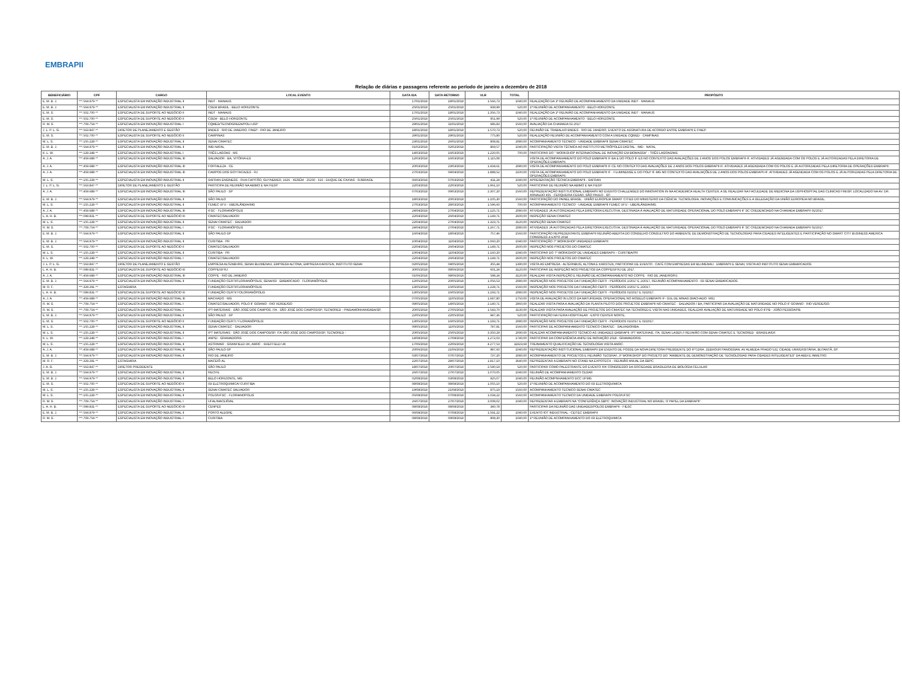EMBRAPII
Relação de diárias e passagens referente ao período de janeiro a dezembro de 2018
| BENEFICIÁRIO | CPF | CARGO | LOCAL EVENTO | DATA IDA | DATA RETORNO | VLR | TOTAL | PROPÓSITO |
| --- | --- | --- | --- | --- | --- | --- | --- | --- |
| E. M. B. J. | ***.564.979-** | ESPECIALISTA EM INOVAÇÃO INDUSTRIAL II | INDT - MANAUS | 17/01/2018 | 18/01/2018 | 1.566,73 | 1040,00 | REALIZAÇÃO DA 1ª REUNIÃO DE ACOMPANHAMENTO DA UNIDADE INDT - MANAUS |
| E. M. B. J. | ***.564.979-** | ESPECIALISTA EM INOVAÇÃO INDUSTRIAL II | CSEM BRASIL - BELO HORIZONTE | 25/01/2018 | 25/01/2018 | 939,99 | 520,00 | 1ª REUNIÃO DE ACOMPANHAMENTO - BELO HORIZONTE |
| E. M. S. | ***.502.700-** | ESPECIALISTA DE SUPORTE AO NEGÓCIO II | INDT - MANAUS | 17/01/2018 | 18/01/2018 | 1.356,73 | 1040,00 | REALIZAÇÃO DA 1ª REUNIÃO DE ACOMPANHAMENTO DA UNIDADE INDT - MANAUS |
| E. M. S. | ***.502.700-** | ESPECIALISTA DE SUPORTE AO NEGÓCIO II | CSEM - BELO HORIZONTE | 25/01/2018 | 25/01/2018 | 951,99 | 520,00 | 1ª REUNIÃO DE ACOMPANHAMENTO - BELO HORIZONTE |
| R. M. S. | ***.709.754-** | ESPECIALISTA EM INOVAÇÃO INDUSTRIAL I | CQMED/TECNOGREEN/POLI-USP | 29/01/2018 | 31/01/2018 | 686,83 | 1560,00 | AVALIAÇÃO DA CHAMADA 02-2017 |
| J. L. P. L. G. | ***.563.847-** | DIRETOR DE PLANEJAMENTO E GESTÃO | BNDES - RIO DE JANEIRO, FINEP - RIO DE JANEIRO | 18/01/2018 | 18/01/2018 | 1.570,73 | 520,00 | REUNIÃO DE TRABALHO BNDES - RIO DE JANEIRO, EVENTO DE ASSINATURA DE ACORDO ENTRE EMBRAPII E FINEP. |
| E. M. S. | ***.502.700-** | ESPECIALISTA DE SUPORTE AO NEGÓCIO II | CAMPINAS | 29/01/2018 | 29/01/2018 | 775,80 | 520,00 | REALIZAÇÃO REUNIÃO DE ACOMPANHAMENTO COM A UNIDADE CQMED - CAMPINAS |
| M. L. S. | ***.155.228-** | ESPECIALISTA EM INOVAÇÃO INDUSTRIAL II | SENAI CIMATEC | 23/01/2018 | 26/01/2018 | 808,81 | 2080,00 | ACOMPANHAMENTO TÉCNICO - UNIDADE EMBRAPII SENAI CIMATEC |
| E. M. B. J. | ***.564.979-** | ESPECIALISTA EM INOVAÇÃO INDUSTRIAL II | IMD-NATAL | 01/02/2018 | 02/02/2018 | 869,57 | 1040,00 | PARTICIPAÇÃO VISITA TÉCNICA AO INSTITUTO METRÓPOLES DIGITAL - IMD - NATAL |
| K. L. W. | ***.129.248-** | ESPECIALISTA EM INOVAÇÃO INDUSTRIAL I | TRÊS LAGOAS - MS | 14/03/2018 | 16/03/2018 | 1.220,05 | 700,00 | PARTICIPAR DO '' WORKSHOP INTERNACIONAL DE INOVAÇÃO EM BIOMASSA'' - TRÊS LAGOAS/MS. |
| A. J. A. | ***.459.688-** | ESPECIALISTA EM INOVAÇÃO INDUSTRIAL III | SALVADOR - BA, VITÓRIA-ES | 12/03/2018 | 16/03/2018 | 1.115,08 | | VISITA DE ACOMPANHAMENTO DO POLO EMBRAPII IF-BA E DO POLO IF-ES NO CONTEXTO DAS AVALIAÇÕES DE 2 ANOS DOS POLOS EMBRAPII-IF. ATIVIDADES JÁ AGENDADA COM OS POLOS E JÁ AUTORIZADAS PELA DIRETORIA DE OPERAÇÕES EMBRAPII. |
| A. J. A. | ***.459.688-** | ESPECIALISTA EM INOVAÇÃO INDUSTRIAL III | FORTALEZA - CE | 20/03/2018 | 23/03/2018 | 1.434,61 | 2080,00 | VISITA DE ACOMPANHAMENTO DO POLO EMBRAPII IF-CE NO CONTEXTO DAS AVALIAÇÕES DE 2 ANOS DOS POLOS EMBRAPII-IF. ATIVIDADES JÁ AGENDADA COM OS POLOS E JÁ AUTORIZADAS PELA DIRETORIA DE OPERAÇÕES EMBRAPII. |
| A. J. A. | ***.459.688-** | ESPECIALISTA EM INOVAÇÃO INDUSTRIAL III | CAMPOS DOS GOYTACAZES - RJ | 27/03/2018 | 04/04/2018 | 1.888,52 | 2100,00 | VISITA DE ACOMPANHAMENTO DO POLO EMBRAPII IF - FLUMINENSE E DO POLP IF-MG NO CONTEXTO DAS AVALIAÇÕES DE 2 ANOS DOS POLOS EMBRAPII-IF. ATIVIDADES JÁ AGENDADA COM OS POLOS E JÁ AUTORIZADAS PELA DIRETORIA DE OPERAÇÕES EMBRAPII. |
| M. L. S. | ***.155.228-** | ESPECIALISTA EM INOVAÇÃO INDUSTRIAL II | SAFRAN ENGINESS - RUA CAPITÃO, GUYNEMER, 1626 - XERÉM - 25250 - 615 - DUQUE DE CAXIAS - RJ/BRASIL | 06/03/2018 | 07/03/2018 | 411,24 | 1040,00 | APRESENTAÇÃO TÉCNICA EMBRAPII - SAFRAN |
| J. L. P. L. G. | ***.563.847-** | DIRETOR DE PLANEJAMENTO E GESTÃO | PARTICIPA DE REUNIÃO NA ABIMO E NA FIESP. | 22/03/2018 | 22/03/2018 | 1.961,10 | 520,00 | PARTICIPAR DE REUNIÃO NA ABIMO E NA FIESP. |
| A. J. A. | ***.459.688-** | ESPECIALISTA EM INOVAÇÃO INDUSTRIAL III | SÃO PAULO - SP | 07/03/2018 | 09/03/2018 | 2.307,20 | 1560,00 | REPRESENTAÇÃO INSTITUCIONAL EMBRAPII NO EVENTO CHALLENGES DO INNOVATION IN NA ACADEMICA HEALTH CENTER, A SE REALIZAR NA FACULDADE DE MEDICINA DA USP/HOSPITAL DAS CLINICAS FMUSP, LOCALIZADO NA AV. DR. ARNALDO 455 - CERQUEIRA CESAR, SÃO PAULO - SP. |
| E. M. B. J. | ***.564.979-** | ESPECIALISTA EM INOVAÇÃO INDUSTRIAL II | SÃO PAULO | 18/03/2018 | 20/03/2018 | 1.105,30 | 1560,00 | PARTICIPAÇÃO DO PAINEL BRASIL - UNIÃO EUROPEIA SMART CITIES DO MINISTERIO DA CIÊNCIA, TECNOLOGIA, INOVAÇÕES E COMUNICAÇÕES E A DELEGAÇÃO DA UNIÃO EUROPEIA NO BRASIL. |
| M. L. S. | ***.155.228-** | ESPECIALISTA EM INOVAÇÃO INDUSTRIAL II | FEMEC UFU - UBERLÂNDIA/MG | 27/03/2018 | 28/03/2018 | 1.596,60 | 700,00 | ACOMPANHAMENTO TÉCNICO - UNIDADE EMBRAPII FEMEC UFU - UBERLÂNDIA/MG. |
| A. J. A. | ***.459.688-** | ESPECIALISTA EM INOVAÇÃO INDUSTRIAL III | IFSC - FLORIANÓPOLIS | 24/04/2018 | 27/04/2018 | 1.125,71 | 2080,00 | ATIVIDADES JÁ AUTORIZADAS PELA DIRETORIA EXECUTIVA, DESTINADA À AVALIAÇÃO DE MATURIDADE OPERACIONAL DO POLO EMBRAPII IF SC CREDENCIADO NA CHAMADA EMBRAPII 01/2017. |
| L. A. H. B. | ***.099.831-** | ESPECIALISTA DE SUPORTE AO NEGÓCIO III | CIMATEC/SALVADOR | 22/04/2018 | 26/04/2018 | 1.149,71 | 2600,00 | INSPEÇÃO SENAI CIMATEC |
| M. L. S. | ***.155.228-** | ESPECIALISTA EM INOVAÇÃO INDUSTRIAL II | SENAI CIMATEC - SALVADOR | 22/04/2018 | 27/04/2018 | 1.323,71 | 3120,00 | INSPEÇÃO SENAI CIMATEC |
| R. M. S. | ***.709.754-** | ESPECIALISTA EM INOVAÇÃO INDUSTRIAL I | IFSC - FLORIANÓPOLIS | 24/04/2018 | 27/04/2018 | 1.267,71 | 2080,00 | ATIVIDADES JÁ AUTORIZADAS PELA DIRETORIA EXECUTIVA, DESTINADA À AVALIAÇÃO DE MATURIDADE OPERACIONAL DO POLO EMBRAPII IF SC CREDENCIADO NA CHAMADA EMBRAPII 01/2017. |
| E. M. B. J. | ***.564.979-** | ESPECIALISTA EM INOVAÇÃO INDUSTRIAL II | SÃO PAULO-SP | 16/04/2018 | 18/04/2018 | 757,46 | 1560,00 | PARTICIPAÇÃO REPRESENTANTE EMBRAPII REUNIÃO ABERTA DO CONSELHO CONSULTIVO DO AMBIENTE DE DEMONSTRAÇÃO DE TECNOLOGIAS PARA CIDADES INTELIGENTES E PARTICIPAÇÃO NO SMART CITY BUSINESS AMERICA CONGRESS & EXPO 2018 |
| E. M. B. J. | ***.564.979-** | ESPECIALISTA EM INOVAÇÃO INDUSTRIAL II | CURITIBA - PR | 10/04/2018 | 11/04/2018 | 1.060,20 | 1040,00 | PARTICIPAÇÃO 7º WORKSHOP UNIDADES EMBRAPII |
| E. M. S. | ***.502.700-** | ESPECIALISTA DE SUPORTE AO NEGÓCIO II | CIMATEC/SALVADOR | 22/04/2018 | 26/04/2018 | 1.149,71 | 2600,00 | INSPEÇÃO NOS PROJETOS DO CIMATEC |
| M. L. S. | ***.155.228-** | ESPECIALISTA EM INOVAÇÃO INDUSTRIAL II | CURITIBA - PR | 10/04/2018 | 11/04/2018 | 1.160,20 | 1040,00 | PARTICIPAR DO 7º WORKSHOP DE UNIDADES EMBRAPII – CURITIBA/PR |
| K. L. W. | ***.129.248-** | ESPECIALISTA EM INOVAÇÃO INDUSTRIAL I | CIMATEC/SALVADOR | 22/04/2018 | 26/04/2018 | 1.149,71 | 2600,00 | INSPEÇÃO NOS PROJETOS DO CIMATEC |
| J. L. P. L. G. | ***.563.847-** | DIRETOR DE PLANEJAMENTO E GESTÃO | EMPRESA ALTENBURG, SENAI BLUMENAU, EMPRESA ALTONA, EMPRESA KARSTEN, INSTITUTO SENAI | 02/05/2018 | 04/05/2018 | 355,44 | 1390,00 | VISITA AS EMPRESA - ALTERNBUG, ALTONA E KARSTEN, PARTICIPAR DE EVENTO - CAFÉ COM EMPRESAS EM BLUMENAU - EMBRAPII E SENAI, VISITA AO INSTITUTO SENAI EMBARCADOS. |
| L. A. H. B. | ***.099.831-** | ESPECIALISTA DE SUPORTE AO NEGÓCIO III | COPPE/UFRJ | 30/05/2018 | 08/06/2018 | 601,24 | 3120,00 | PARTICIPAR DE INSPEÇÃO NOS PROJETOS DA COPPE/UFRJ DE 2017. |
| A. J. A. | ***.459.688-** | ESPECIALISTA EM INOVAÇÃO INDUSTRIAL III | COPPE - RIO DE JANEIRO | 01/06/2018 | 08/06/2018 | 598,24 | 3120,00 | REALIZAR VISITA INSPEÇÃO E REUNIÃO DE ACOMPANHAMENTO NO COPPE - RIO DE JANEIRO/RJ. |
| E. M. B. J. | ***.564.979-** | ESPECIALISTA EM INOVAÇÃO INDUSTRIAL II | FUNDAÇÃO CERTI/FLORIANÓPOLIS, SENA/ISI - EMBARCADO - FLORIANÓPOLIS | 12/05/2018 | 20/05/2018 | 1.056,53 | 2080,00 | INSPENÇÃO NOS PROJETOS DA FUNDAÇÃO CERTI - PERÍODOS 1/2017 E 2/2017, REUNIÃO ACOMPANHAMENTO - ISI SENAI EMBARCADOS. |
| M. R. F. | ***.329.291-** | ESTAGIARIA | FUNDAÇÃO CERTI/FLORIANÓPOLIS. | 13/05/2018 | 15/05/2018 | 1.228,71 | 1560,00 | INSPENÇÃO NOS PROJETOS DA FUNDAÇÃO CERTI - PERÍODOS 1/2017 E 2/2017. |
| L. A. H. B. | ***.099.831-** | ESPECIALISTA DE SUPORTE AO NEGÓCIO III | FUNDAÇÃO CERTI/ FOLORIANÓPOLIS | 13/05/2018 | 16/05/2018 | 1.193,71 | 2080,00 | INSPENÇÃO NOS PROJETOS DA FUNDAÇÃO CERTI - PERÍODOS 01/2017 E 02/2017. |
| A. J. A. | ***.459.688-** | ESPECIALISTA EM INOVAÇÃO INDUSTRIAL III | MACHADO - MG | 07/05/2018 | 11/05/2018 | 1.687,80 | 1750,00 | VISITA DE AVALIAÇÃO IN LOCO DA MATURIDADE OPERACIONAL NO MODELO EMBRAPII IF- SUL DE MINAS (MACHADO- MG) |
| R. M. S. | ***.709.754-** | ESPECIALISTA EM INOVAÇÃO INDUSTRIAL I | CIMATEC/SALVADOR, POLO IF GOIANO - RIO VERDE/GO | 09/05/2018 | 14/05/2018 | 2.140,71 | 2960,00 | REALIZAR VISITA PARA A AVALIAÇÃO DA PLANTA PILOTO DOS PROJETOS EMBRAPII NO CIMATEC - SALVADOR / BA, PARTICIPAR DA AVALIAÇÃO DE MATURIDADE NO POLO IF GOIANO - RIO VERDE/GO. |
| R. M. S. | ***.709.754-** | ESPECIALISTA EM INOVAÇÃO INDUSTRIAL I | IPT-MATERIAIS - SÃO JOSÉ DOS CAMPOS, ITA - SÃO JOSÉ DOS CAMPOS/SP, TECNORED - PINDAMONHANGABA/SP, | 20/05/2018 | 27/05/2018 | 1.543,70 | 3130,00 | REALIZAR VISITA PARA AVALIAÇÃO DE PROJETOS DO CIMATEC NA TECNORED E VISITA NAS UNIDADES, REALIZAR AVALIAÇÃO DE MATURIDADE NO POLO IFPB - JOÃO PESSOA/PB. |
| E. M. B. J. | ***.564.979-** | ESPECIALISTA EM INOVAÇÃO INDUSTRIAL II | SÃO PAULO - SP | 22/05/2018 | 22/05/2018 | 947,36 | 520,00 | PARTICIPAÇÃO NA FEIRA HOSPITALAR - EXPO CENTER NORTE. |
| E. M. S. | ***.502.700-** | ESPECIALISTA DE SUPORTE AO NEGÓCIO II | FUNDAÇÃO CERTI / FLORIANÓPOLIS | 13/05/2018 | 16/05/2018 | 1.193,71 | 2080,00 | INSPENÇÃO NOS PROJETOS DA FUNDAÇÃO CERTI - PERIODOS 01/2017 E 02/2017. |
| M. L. S. | ***.155.228-** | ESPECIALISTA EM INOVAÇÃO INDUSTRIAL II | SENAI CIMATEC - SALVADOR | 09/05/2018 | 11/05/2018 | 787,81 | 1560,00 | PARTICIPAR DE ACOMPANHAMENTO TÉCNICO CIMATEC - SALVADOR/BA. |
| M. L. S. | ***.155.228-** | ESPECIALISTA EM INOVAÇÃO INDUSTRIAL II | IPT MATERIAIS - SÃO JOSÉ DOS CAMPOS/SP, ITA-SÃO JOSÉ DOS CAMPOS/SP, TECNORED - | 20/05/2018 | 25/05/2018 | 3.350,29 | 2090,00 | REALIZAR ACOMPANHAMENTO TÉCNICO AS UNIDADES EMBRAPII: IPT MATERIAIS, ITA, SENAI LASER.// REUNIÃO COM SENAI CIMATEC E TECNORED - BRASILIA/DF. |
| K. L. W. | ***.129.248-** | ESPECIALISTA EM INOVAÇÃO INDUSTRIAL I | ANPEI - GRAMADO/RS | 14/08/2018 | 17/08/2018 | 1.272,03 | 1740,00 | PARTICIPAR DA CONFERÊNCIA ANPEI DE INOVAÇÃO 2018 - GRAMADO/RS. |
| M. L. S. | ***.155.228-** | ESPECIALISTA EM INOVAÇÃO INDUSTRIAL II | ASTRIMAR - GRANFIELD UK, AMRC - SHEFFIELD UK | 17/06/2018 | 22/06/2018 | 4.277,53 | 11923,69 | TREINAMENTO QUALIFICAÇÃO DE TECNOLOGIA VISITA AMRC. |
| A. J. A. | ***.459.688-** | ESPECIALISTA EM INOVAÇÃO INDUSTRIAL III | SÃO PAULO-SP | 20/06/2018 | 21/06/2018 | 987,60 | 1040,00 | REPRESENTAÇÃO INSTITUCIONAL EMBRAPII EM EVENTO DE POSSE DA NOVA DIRETORA PRESIDENTE DO IPT,DRA. ZEBHOUR PANOSSIAN. AV ALMEIDA PRADO 532, CIDADE UNIVERSITÁRIA, BUTANTÃ, SP. |
| E. M. B. J. | ***.564.979-** | ESPECIALISTA EM INOVAÇÃO INDUSTRIAL II | RIO DE JANEIRO | 03/07/2018 | 07/07/2018 | 737,20 | 2080,00 | ACOMPANHAMENTO DE PROJETOS E REUNIÃO TECGRAF, 3º WORKSHOP DO PROJETO DO "AMBIENTE DE DEMONSTRAÇÃO DE TECNOLOGIAS PARA CIDADES INTELIGENTES" DA ABDI E INMETRO. |
| M. R. F. | ***.329.291-** | ESTAGIARIA | MACEIÓ-AL | 22/07/2018 | 28/07/2018 | 1.817,10 | 3640,00 | REPRESENTAR A EMBRAPII NO STAND NA EXPOTECH - REUNIÃO ANUAL DA SBPC. |
| J. A. G. | ***.563.847-** | DIRETOR PRESIDENTE | SÃO PAULO | 18/07/2018 | 20/07/2018 | 2.590,19 | 520,00 | PARTICIPAR COMO PALESTRANTE DO EVENTO XIX CONGRESSO DA SOCIEDADE BRASILEIRA DE BIOLOGIA CELULAR |
| E. M. B. J. | ***.564.979-** | ESPECIALISTA EM INOVAÇÃO INDUSTRIAL II | RECIFE | 26/07/2018 | 27/07/2018 | 1.070,05 | 1040,00 | REUNIÃO DE ACOMPANHAMENTO CESAR |
| E. M. B. J. | ***.564.979-** | ESPECIALISTA EM INOVAÇÃO INDUSTRIAL II | BELO HORIZONTE, MG | 02/08/2018 | 03/08/2018 | 925,07 | 1040,00 | REUNIÃO ACOMPNHAMENTO DCC UFMG |
| E. M. S. | ***.502.700-** | ESPECIALISTA DE SUPORTE AO NEGÓCIO II | ISI ELETROQUIMICA/ CURITIBA | 08/08/2018 | 08/08/2018 | 1.055,10 | 520,00 | 1ª REUNIÃO DE ACOMPANHAMENTO DO ISI ELETROQUIMICA |
| M. L. S. | ***.155.228-** | ESPECIALISTA EM INOVAÇÃO INDUSTRIAL II | SENAI CIMATEC SALVADOR | 19/08/2018 | 21/08/2018 | 875,19 | 1560,00 | ACOMPANHAMENTO TECNICO SENAI CIMATEC |
| M. L. S. | ***.155.228-** | ESPECIALISTA EM INOVAÇÃO INDUSTRIAL II | POLO/UFSC - FLORIANOPOLIS | 05/08/2018 | 07/08/2018 | 1.034,22 | 1560,00 | ACOMPANHAMENTO TECNICO DA UNIDADE EMBRAPII POLO/UFSC |
| R. M. S. | ***.709.754-** | ESPECIALISTA EM INOVAÇÃO INDUSTRIAL I | UFAL/MACEIÓ/AL | 26/07/2018 | 27/07/2018 | 3.008,02 | 1040,00 | REPRESENTAR A EMBRAPII NA "CONFERÊNÇA SBPC: INOVAÇÃO INDUSTRIAL NO BRASIL: O PAPEL DA EMBRAPII". |
| L. A. H. B. | ***.099.831-** | ESPECIALISTA DE SUPORTE AO NEGÓCIO III | CENPES | 08/08/2018 | 08/08/2018 | 340,78 | | PARTICIPAR DA REUNIÃO DAS UNIDADES/POLOS EMBRAPII - FIESC |
| E. M. B. J. | ***.564.979-** | ESPECIALISTA EM INOVAÇÃO INDUSTRIAL II | PORTO ALEGRE | 06/08/2018 | 07/08/2018 | 1.591,22 | 1040,00 | EVENTO IOT INDUSTRIAL - CEITEC EMBRAPII |
| R. M. S. | ***.709.754-** | ESPECIALISTA EM INOVAÇÃO INDUSTRIAL I | CURITIBA | 08/08/2018 | 09/08/2018 | 808,30 | 1040,00 | 1ª REUNIÃO DE ACOMPANHAMENTO DO ISI ELETROQUIMICA |